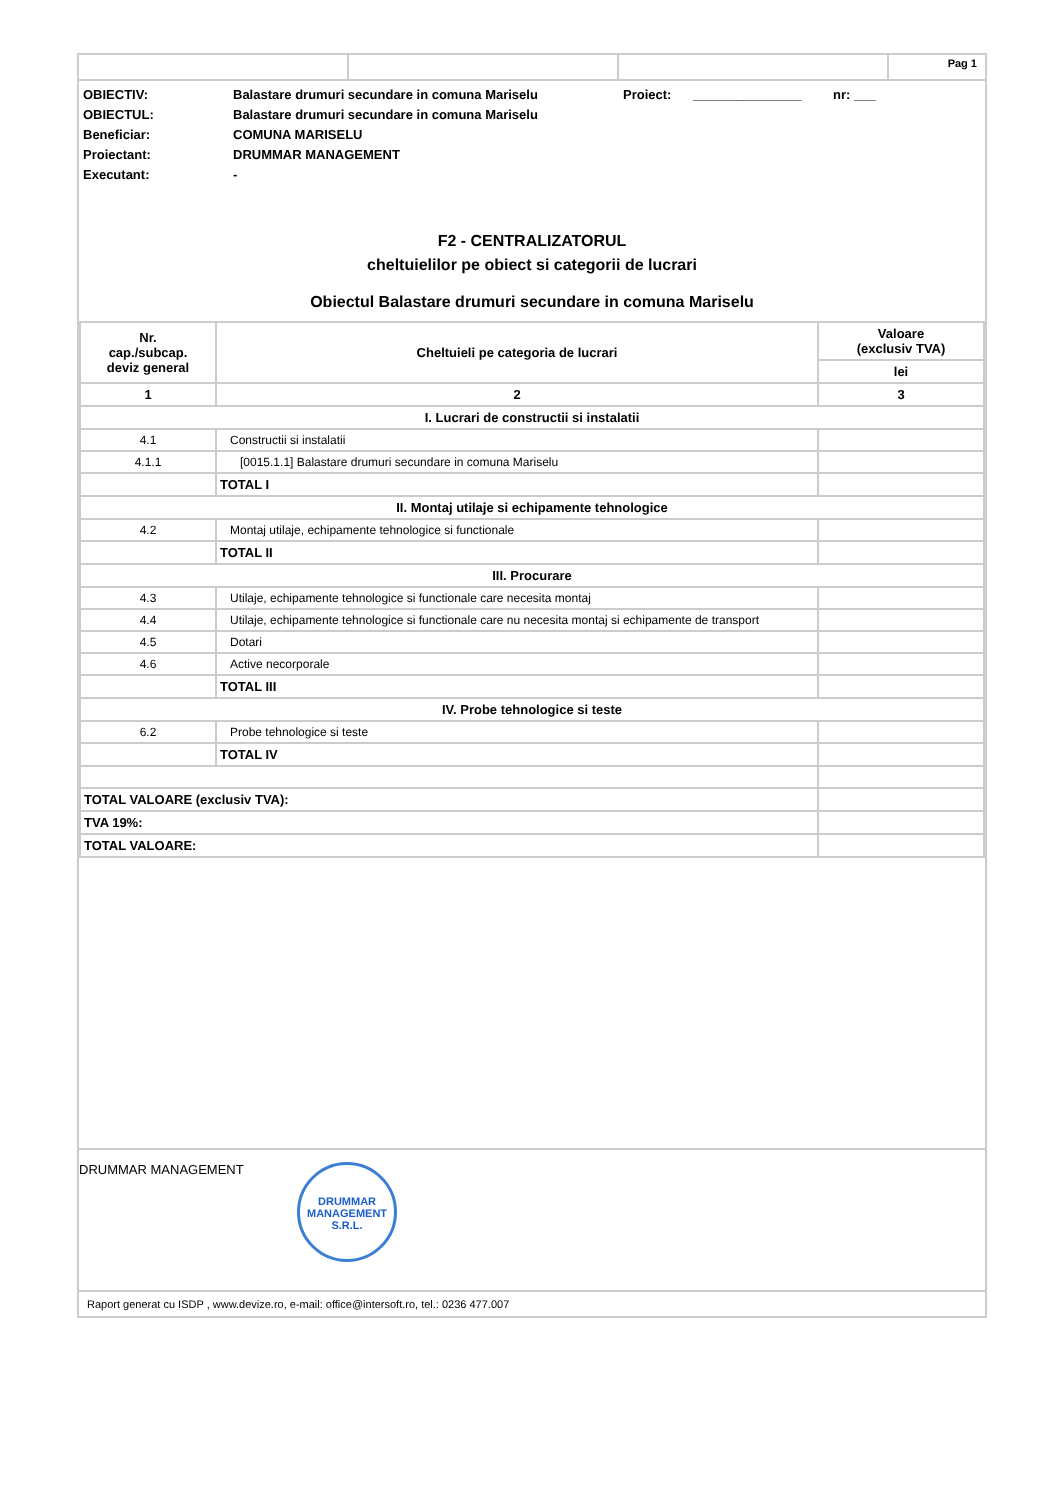Pag 1
OBIECTIV:
Balastare drumuri secundare in comuna Mariselu
Proiect:
_______________
nr: ___
OBIECTUL:
Balastare drumuri secundare in comuna Mariselu
Beneficiar:
COMUNA MARISELU
Proiectant:
DRUMMAR MANAGEMENT
Executant:
-
F2 - CENTRALIZATORUL
cheltuielilor pe obiect si categorii de lucrari
Obiectul Balastare drumuri secundare in comuna Mariselu
| Nr. cap./subcap. deviz general | Cheltuieli pe categoria de lucrari | Valoare (exclusiv TVA) |
| --- | --- | --- |
| | | lei |
| 1 | 2 | 3 |
| I. Lucrari de constructii si instalatii | | |
| 4.1 | Constructii si instalatii | |
| 4.1.1 | [0015.1.1] Balastare drumuri secundare in comuna Mariselu | |
| | TOTAL I | |
| II. Montaj utilaje si echipamente tehnologice | | |
| 4.2 | Montaj utilaje, echipamente tehnologice si functionale | |
| | TOTAL II | |
| III. Procurare | | |
| 4.3 | Utilaje, echipamente tehnologice si functionale care necesita montaj | |
| 4.4 | Utilaje, echipamente tehnologice si functionale care nu necesita montaj si echipamente de transport | |
| 4.5 | Dotari | |
| 4.6 | Active necorporale | |
| | TOTAL III | |
| IV. Probe tehnologice si teste | | |
| 6.2 | Probe tehnologice si teste | |
| | TOTAL IV | |
| TOTAL VALOARE (exclusiv TVA): | | |
| TVA 19%: | | |
| TOTAL VALOARE: | | |
DRUMMAR MANAGEMENT DRUMMAR MANAGEMENT S.R.L.
Raport generat cu ISDP , www.devize.ro, e-mail: office@intersoft.ro, tel.: 0236 477.007